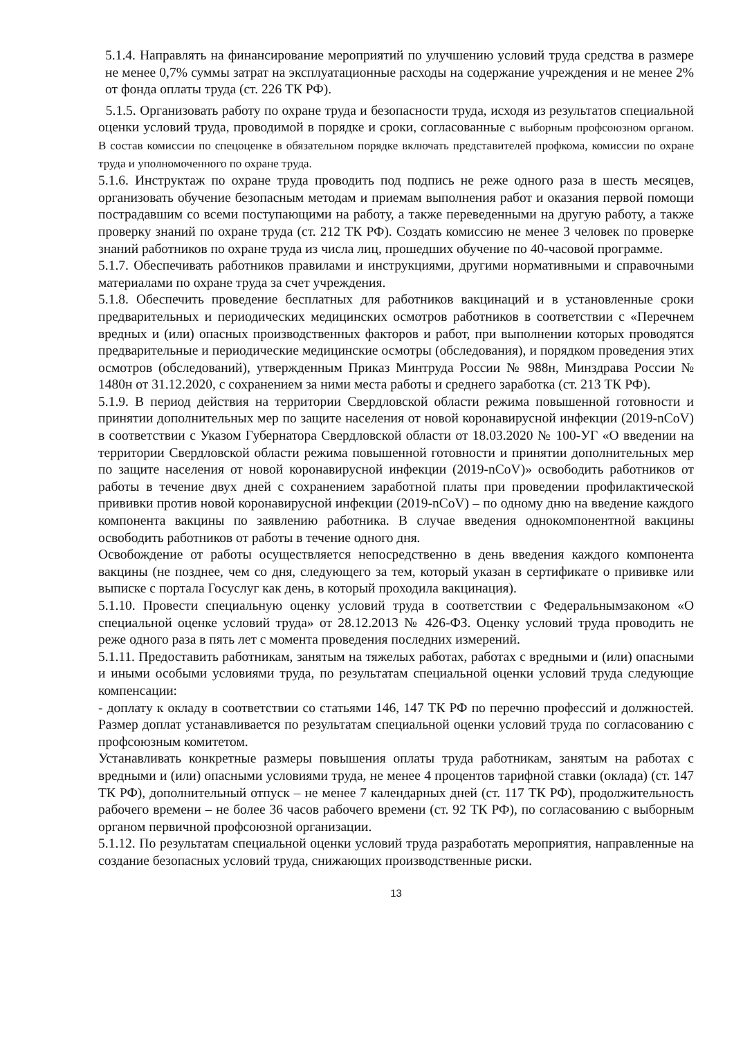5.1.4. Направлять на финансирование мероприятий по улучшению условий труда средства в размере не менее 0,7% суммы затрат на эксплуатационные расходы на содержание учреждения и не менее 2% от фонда оплаты труда (ст. 226 ТК РФ).
5.1.5. Организовать работу по охране труда и безопасности труда, исходя из результатов специальной оценки условий труда, проводимой в порядке и сроки, согласованные с выборным профсоюзном органом. В состав комиссии по спецоценке в обязательном порядке включать представителей профкома, комиссии по охране труда и уполномоченного по охране труда.
5.1.6. Инструктаж по охране труда проводить под подпись не реже одного раза в шесть месяцев, организовать обучение безопасным методам и приемам выполнения работ и оказания первой помощи пострадавшим со всеми поступающими на работу, а также переведенными на другую работу, а также проверку знаний по охране труда (ст. 212 ТК РФ). Создать комиссию не менее 3 человек по проверке знаний работников по охране труда из числа лиц, прошедших обучение по 40-часовой программе.
5.1.7. Обеспечивать работников правилами и инструкциями, другими нормативными и справочными материалами по охране труда за счет учреждения.
5.1.8. Обеспечить проведение бесплатных для работников вакцинаций и в установленные сроки предварительных и периодических медицинских осмотров работников в соответствии с «Перечнем вредных и (или) опасных производственных факторов и работ, при выполнении которых проводятся предварительные и периодические медицинские осмотры (обследования), и порядком проведения этих осмотров (обследований), утвержденным Приказ Минтруда России № 988н, Минздрава России № 1480н от 31.12.2020, с сохранением за ними места работы и среднего заработка (ст. 213 ТК РФ).
5.1.9. В период действия на территории Свердловской области режима повышенной готовности и принятии дополнительных мер по защите населения от новой коронавирусной инфекции (2019-nCoV) в соответствии с Указом Губернатора Свердловской области от 18.03.2020 № 100-УГ «О введении на территории Свердловской области режима повышенной готовности и принятии дополнительных мер по защите населения от новой коронавирусной инфекции (2019-nCoV)» освободить работников от работы в течение двух дней с сохранением заработной платы при проведении профилактической прививки против новой коронавирусной инфекции (2019-nCoV) – по одному дню на введение каждого компонента вакцины по заявлению работника. В случае введения однокомпонентной вакцины освободить работников от работы в течение одного дня.
Освобождение от работы осуществляется непосредственно в день введения каждого компонента вакцины (не позднее, чем со дня, следующего за тем, который указан в сертификате о прививке или выписке с портала Госуслуг как день, в который проходила вакцинация).
5.1.10. Провести специальную оценку условий труда в соответствии с Федеральнымзаконом «О специальной оценке условий труда» от 28.12.2013 № 426-ФЗ. Оценку условий труда проводить не реже одного раза в пять лет с момента проведения последних измерений.
5.1.11. Предоставить работникам, занятым на тяжелых работах, работах с вредными и (или) опасными и иными особыми условиями труда, по результатам специальной оценки условий труда следующие компенсации:
- доплату к окладу в соответствии со статьями 146, 147 ТК РФ по перечню профессий и должностей. Размер доплат устанавливается по результатам специальной оценки условий труда по согласованию с профсоюзным комитетом.
Устанавливать конкретные размеры повышения оплаты труда работникам, занятым на работах с вредными и (или) опасными условиями труда, не менее 4 процентов тарифной ставки (оклада) (ст. 147 ТК РФ), дополнительный отпуск – не менее 7 календарных дней (ст. 117 ТК РФ), продолжительность рабочего времени – не более 36 часов рабочего времени (ст. 92 ТК РФ), по согласованию с выборным органом первичной профсоюзной организации.
5.1.12. По результатам специальной оценки условий труда разработать мероприятия, направленные на создание безопасных условий труда, снижающих производственные риски.
13